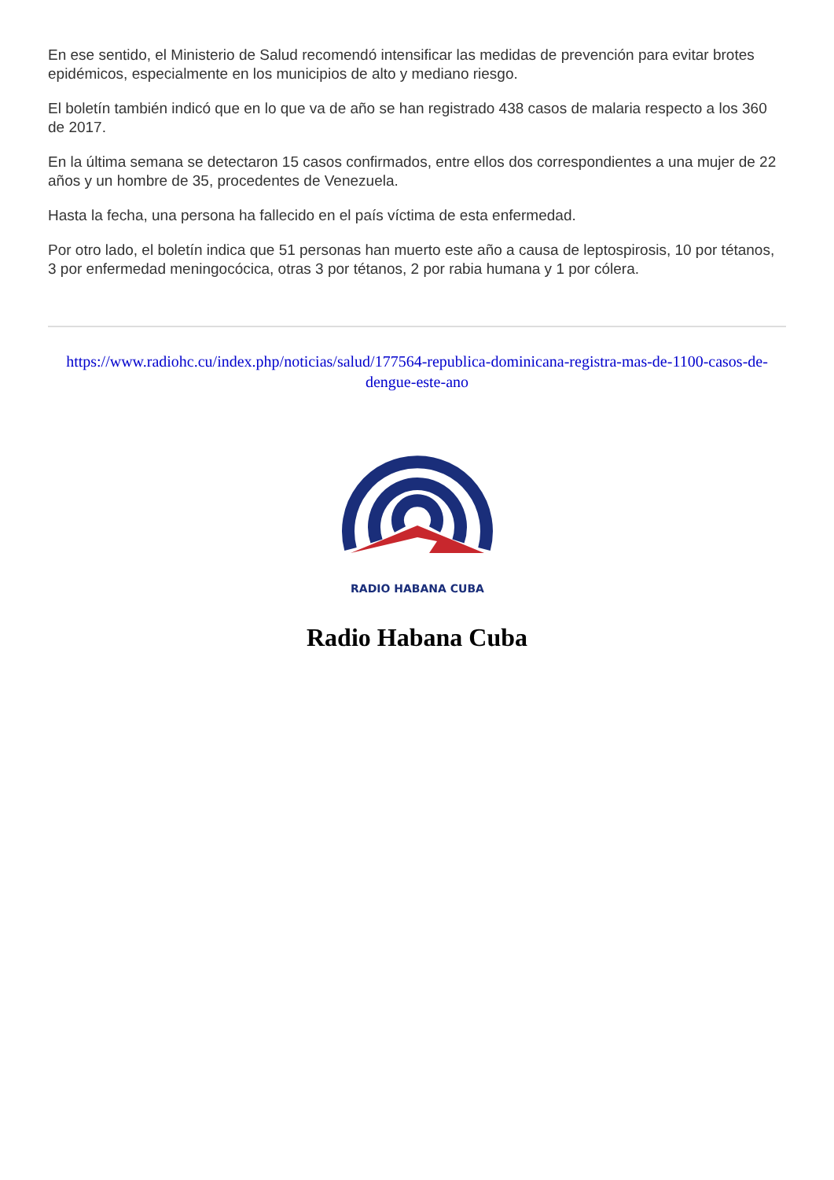En ese sentido, el Ministerio de Salud recomendó intensificar las medidas de prevención para evitar brotes epidémicos, especialmente en los municipios de alto y mediano riesgo.
El boletín también indicó que en lo que va de año se han registrado 438 casos de malaria respecto a los 360 de 2017.
En la última semana se detectaron 15 casos confirmados, entre ellos dos correspondientes a una mujer de 22 años y un hombre de 35, procedentes de Venezuela.
Hasta la fecha, una persona ha fallecido en el país víctima de esta enfermedad.
Por otro lado, el boletín indica que 51 personas han muerto este año a causa de leptospirosis, 10 por tétanos, 3 por enfermedad meningocócica, otras 3 por tétanos, 2 por rabia humana y 1 por cólera.
https://www.radiohc.cu/index.php/noticias/salud/177564-republica-dominicana-registra-mas-de-1100-casos-de-dengue-este-ano
RADIO HABANA CUBA
Radio Habana Cuba